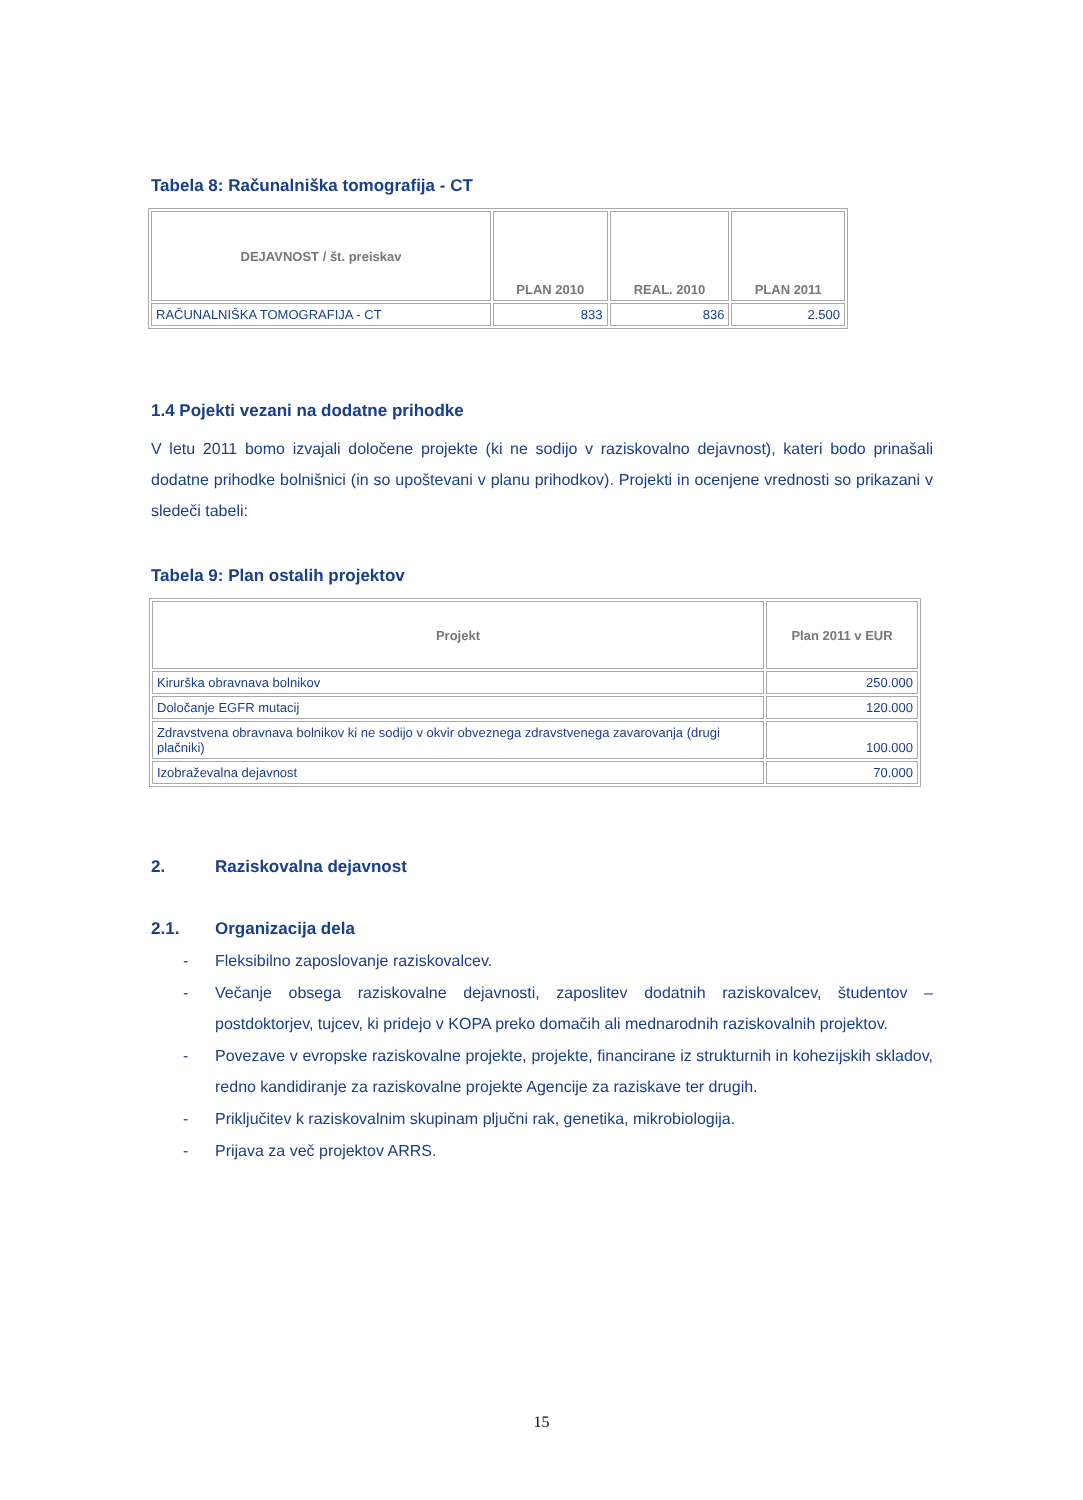Tabela 8: Računalniška tomografija - CT
| DEJAVNOST / št. preiskav | PLAN 2010 | REAL. 2010 | PLAN 2011 |
| --- | --- | --- | --- |
| RAČUNALNIŠKA TOMOGRAFIJA - CT | 833 | 836 | 2.500 |
1.4 Pojekti vezani na dodatne prihodke
V letu 2011 bomo izvajali določene projekte (ki ne sodijo v raziskovalno dejavnost), kateri bodo prinašali dodatne prihodke bolnišnici (in so upoštevani v planu prihodkov). Projekti in ocenjene vrednosti so prikazani v sledeči tabeli:
Tabela 9: Plan ostalih projektov
| Projekt | Plan 2011 v EUR |
| --- | --- |
| Kirurška obravnava bolnikov | 250.000 |
| Določanje EGFR mutacij | 120.000 |
| Zdravstvena obravnava bolnikov ki ne sodijo v okvir obveznega zdravstvenega zavarovanja (drugi plačniki) | 100.000 |
| Izobraževalna dejavnost | 70.000 |
2. Raziskovalna dejavnost
2.1. Organizacija dela
- Fleksibilno zaposlovanje raziskovalcev.
- Večanje obsega raziskovalne dejavnosti, zaposlitev dodatnih raziskovalcev, študentov – postdoktorjev, tujcev, ki pridejo v KOPA preko domačih ali mednarodnih raziskovalnih projektov.
- Povezave v evropske raziskovalne projekte, projekte, financirane iz strukturnih in kohezijskih skladov, redno kandidiranje za raziskovalne projekte Agencije za raziskave ter drugih.
- Priključitev k raziskovalnim skupinam pljučni rak, genetika, mikrobiologija.
- Prijava za več projektov ARRS.
15